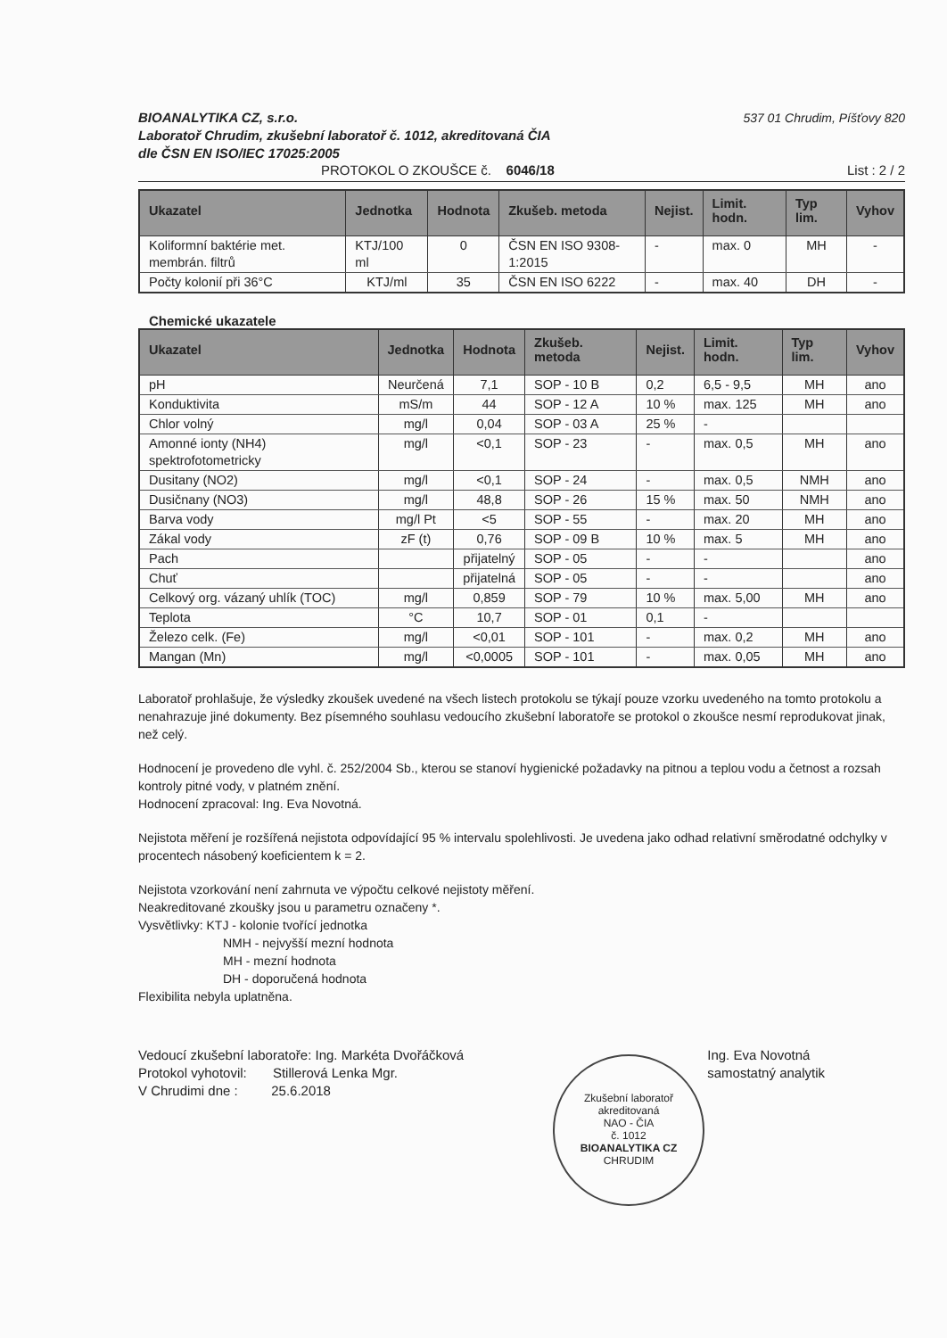BIOANALYTIKA CZ, s.r.o. 537 01 Chrudim, Píšťovy 820
Laboratoř Chrudim, zkušební laboratoř č. 1012, akreditovaná ČIA
dle ČSN EN ISO/IEC 17025:2005
PROTOKOL O ZKOUŠCE č. 6046/18 List : 2 / 2
| Ukazatel | Jednotka | Hodnota | Zkušeb. metoda | Nejist. | Limit. hodn. | Typ lim. | Vyhov |
| --- | --- | --- | --- | --- | --- | --- | --- |
| Koliformní baktérie met. membrán. filtrů | KTJ/100 ml | 0 | ČSN EN ISO 9308-1:2015 | - | max. 0 | MH | - |
| Počty kolonií při 36°C | KTJ/ml | 35 | ČSN EN ISO 6222 | - | max. 40 | DH | - |
Chemické ukazatele
| Ukazatel | Jednotka | Hodnota | Zkušeb. metoda | Nejist. | Limit. hodn. | Typ lim. | Vyhov |
| --- | --- | --- | --- | --- | --- | --- | --- |
| pH | Neurčená | 7,1 | SOP - 10 B | 0,2 | 6,5 - 9,5 | MH | ano |
| Konduktivita | mS/m | 44 | SOP - 12 A | 10 % | max. 125 | MH | ano |
| Chlor volný | mg/l | 0,04 | SOP - 03 A | 25 % | - | | |
| Amonné ionty (NH4) spektrofotometricky | mg/l | <0,1 | SOP - 23 | - | max. 0,5 | MH | ano |
| Dusitany (NO2) | mg/l | <0,1 | SOP - 24 | - | max. 0,5 | NMH | ano |
| Dusičnany (NO3) | mg/l | 48,8 | SOP - 26 | 15 % | max. 50 | NMH | ano |
| Barva vody | mg/l Pt | <5 | SOP - 55 | - | max. 20 | MH | ano |
| Zákal vody | zF (t) | 0,76 | SOP - 09 B | 10 % | max. 5 | MH | ano |
| Pach | | přijatelný | SOP - 05 | - | - | | ano |
| Chuť | | přijatelná | SOP - 05 | - | - | | ano |
| Celkový org. vázaný uhlík (TOC) | mg/l | 0,859 | SOP - 79 | 10 % | max. 5,00 | MH | ano |
| Teplota | °C | 10,7 | SOP - 01 | 0,1 | - | | |
| Železo celk. (Fe) | mg/l | <0,01 | SOP - 101 | - | max. 0,2 | MH | ano |
| Mangan (Mn) | mg/l | <0,0005 | SOP - 101 | - | max. 0,05 | MH | ano |
Laboratoř prohlašuje, že výsledky zkoušek uvedené na všech listech protokolu se týkají pouze vzorku uvedeného na tomto protokolu a nenahrazuje jiné dokumenty. Bez písemného souhlasu vedoucího zkušební laboratoře se protokol o zkoušce nesmí reprodukovat jinak, než celý.
Hodnocení je provedeno dle vyhl. č. 252/2004 Sb., kterou se stanoví hygienické požadavky na pitnou a teplou vodu a četnost a rozsah kontroly pitné vody, v platném znění.
Hodnocení zpracoval: Ing. Eva Novotná.
Nejistota měření je rozšířená nejistota odpovídající 95 % intervalu spolehlivosti. Je uvedena jako odhad relativní směrodatné odchylky v procentech násobený koeficientem k = 2.
Nejistota vzorkování není zahrnuta ve výpočtu celkové nejistoty měření.
Neakreditované zkoušky jsou u parametru označeny *.
Vysvětlivky: KTJ - kolonie tvořící jednotka
NMH - nejvyšší mezní hodnota
MH - mezní hodnota
DH - doporučená hodnota
Flexibilita nebyla uplatněna.
Vedoucí zkušební laboratoře: Ing. Markéta Dvořáčková
Protokol vyhotovil: Stillerová Lenka Mgr.
V Chrudimi dne : 25.6.2018
Ing. Eva Novotná
samostatný analytik
Zkušební laboratoř akreditovaná
NAO - ČIA
č. 1012
BIOANALYTIKA CZ
CHRUDIM